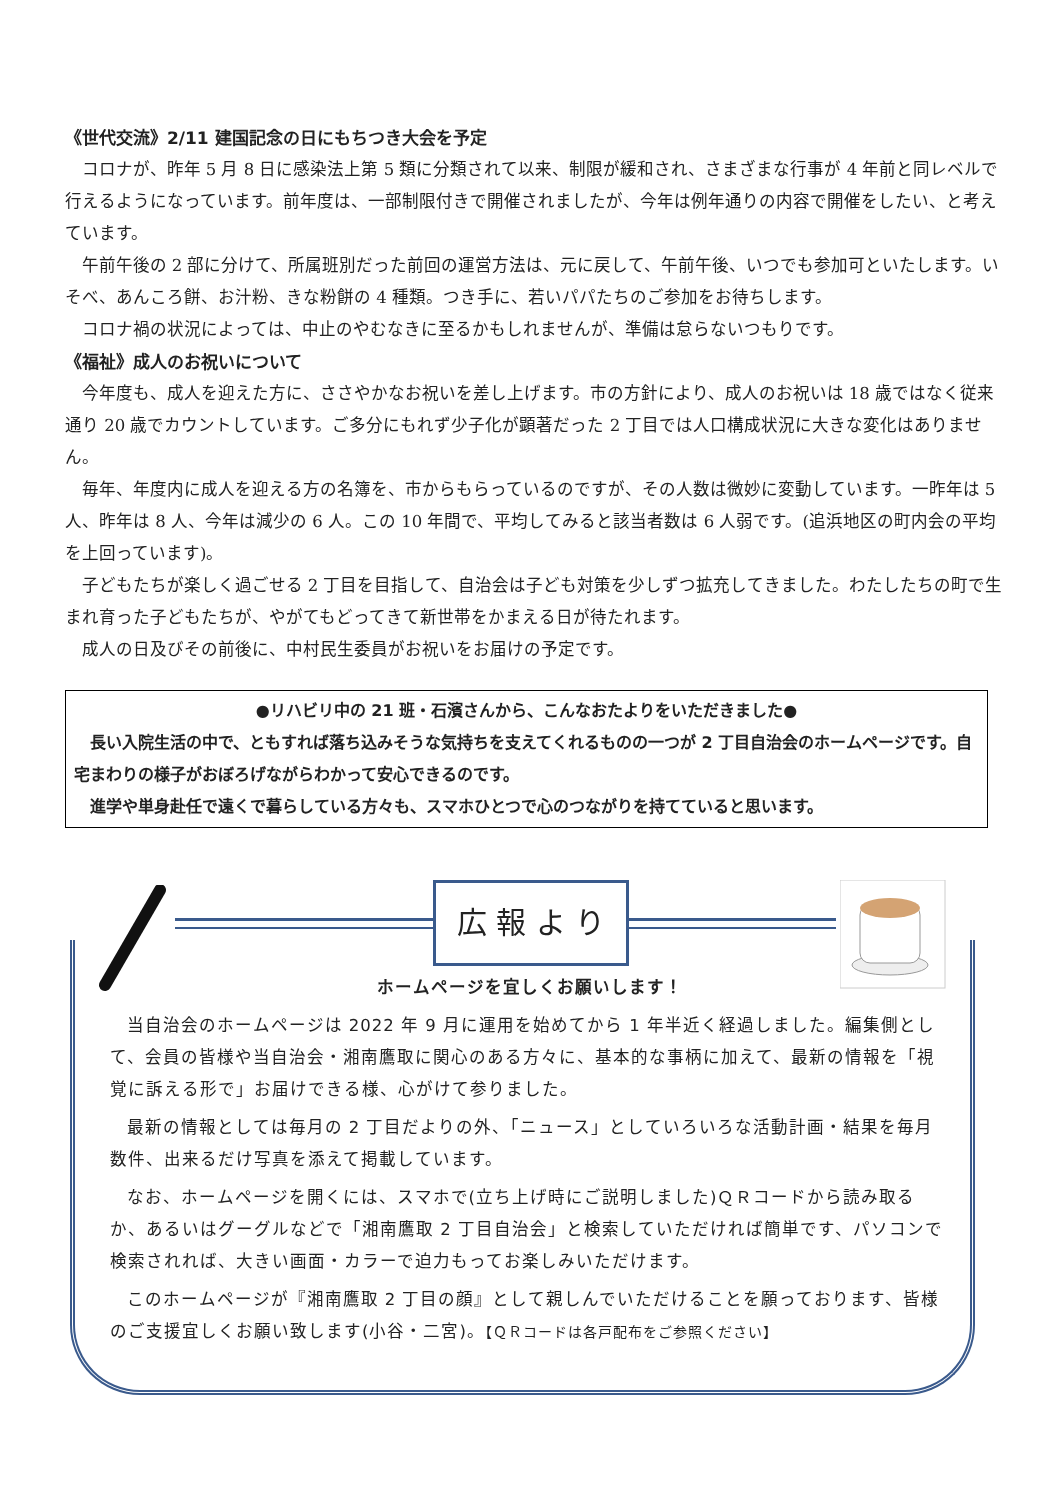《世代交流》2/11 建国記念の日にもちつき大会を予定
コロナが、昨年 5 月 8 日に感染法上第 5 類に分類されて以来、制限が緩和され、さまざまな行事が 4 年前と同レベルで行えるようになっています。前年度は、一部制限付きで開催されましたが、今年は例年通りの内容で開催をしたい、と考えています。
午前午後の 2 部に分けて、所属班別だった前回の運営方法は、元に戻して、午前午後、いつでも参加可といたします。いそべ、あんころ餅、お汁粉、きな粉餅の 4 種類。つき手に、若いパパたちのご参加をお待ちします。
コロナ禍の状況によっては、中止のやむなきに至るかもしれませんが、準備は怠らないつもりです。
《福祉》成人のお祝いについて
今年度も、成人を迎えた方に、ささやかなお祝いを差し上げます。市の方針により、成人のお祝いは 18 歳ではなく従来通り 20 歳でカウントしています。ご多分にもれず少子化が顕著だった 2 丁目では人口構成状況に大きな変化はありません。
毎年、年度内に成人を迎える方の名簿を、市からもらっているのですが、その人数は微妙に変動しています。一昨年は 5 人、昨年は 8 人、今年は減少の 6 人。この 10 年間で、平均してみると該当者数は 6 人弱です。(追浜地区の町内会の平均を上回っています)。
子どもたちが楽しく過ごせる 2 丁目を目指して、自治会は子ども対策を少しずつ拡充してきました。わたしたちの町で生まれ育った子どもたちが、やがてもどってきて新世帯をかまえる日が待たれます。
成人の日及びその前後に、中村民生委員がお祝いをお届けの予定です。
●リハビリ中の 21 班・石濱さんから、こんなおたよりをいただきました●
長い入院生活の中で、ともすれば落ち込みそうな気持ちを支えてくれるものの一つが 2 丁目自治会のホームページです。自宅まわりの様子がおぼろげながらわかって安心できるのです。
進学や単身赴任で遠くで暮らしている方々も、スマホひとつで心のつながりを持てていると思います。
広 報 よ り
ホームページを宜しくお願いします！
当自治会のホームページは 2022 年 9 月に運用を始めてから 1 年半近く経過しました。編集側として、会員の皆様や当自治会・湘南鷹取に関心のある方々に、基本的な事柄に加えて、最新の情報を「視覚に訴える形で」お届けできる様、心がけて参りました。
最新の情報としては毎月の 2 丁目だよりの外、「ニュース」としていろいろな活動計画・結果を毎月数件、出来るだけ写真を添えて掲載しています。
なお、ホームページを開くには、スマホで(立ち上げ時にご説明しました)ＱＲコードから読み取るか、あるいはグーグルなどで「湘南鷹取 2 丁目自治会」と検索していただければ簡単です、パソコンで検索されれば、大きい画面・カラーで迫力もってお楽しみいただけます。
このホームページが『湘南鷹取 2 丁目の顔』として親しんでいただけることを願っております、皆様のご支援宜しくお願い致します(小谷・二宮)。【ＱＲコードは各戸配布をご参照ください】